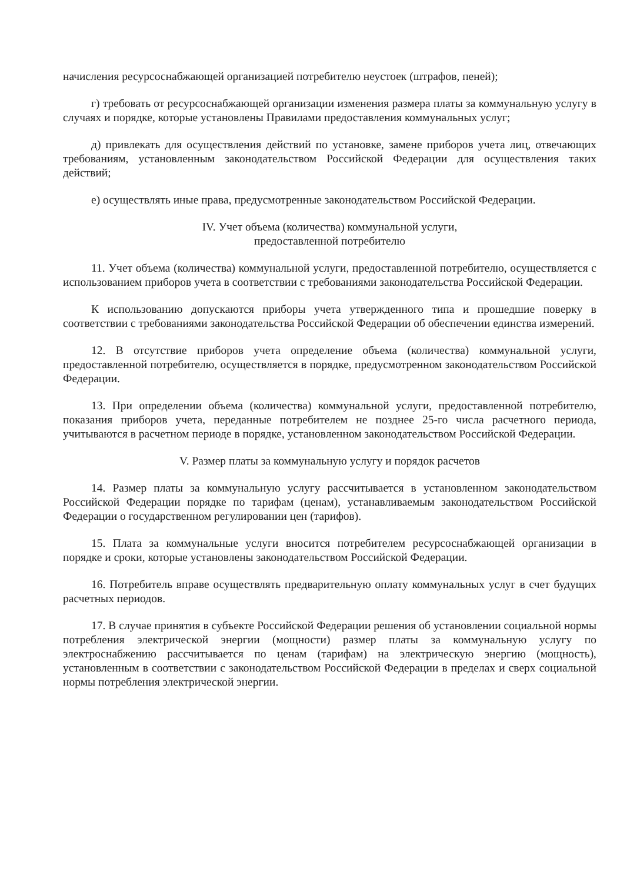начисления ресурсоснабжающей организацией потребителю неустоек (штрафов, пеней);
г) требовать от ресурсоснабжающей организации изменения размера платы за коммунальную услугу в случаях и порядке, которые установлены Правилами предоставления коммунальных услуг;
д) привлекать для осуществления действий по установке, замене приборов учета лиц, отвечающих требованиям, установленным законодательством Российской Федерации для осуществления таких действий;
е) осуществлять иные права, предусмотренные законодательством Российской Федерации.
IV. Учет объема (количества) коммунальной услуги,
предоставленной потребителю
11. Учет объема (количества) коммунальной услуги, предоставленной потребителю, осуществляется с использованием приборов учета в соответствии с требованиями законодательства Российской Федерации.
К использованию допускаются приборы учета утвержденного типа и прошедшие поверку в соответствии с требованиями законодательства Российской Федерации об обеспечении единства измерений.
12. В отсутствие приборов учета определение объема (количества) коммунальной услуги, предоставленной потребителю, осуществляется в порядке, предусмотренном законодательством Российской Федерации.
13. При определении объема (количества) коммунальной услуги, предоставленной потребителю, показания приборов учета, переданные потребителем не позднее 25-го числа расчетного периода, учитываются в расчетном периоде в порядке, установленном законодательством Российской Федерации.
V. Размер платы за коммунальную услугу и порядок расчетов
14. Размер платы за коммунальную услугу рассчитывается в установленном законодательством Российской Федерации порядке по тарифам (ценам), устанавливаемым законодательством Российской Федерации о государственном регулировании цен (тарифов).
15. Плата за коммунальные услуги вносится потребителем ресурсоснабжающей организации в порядке и сроки, которые установлены законодательством Российской Федерации.
16. Потребитель вправе осуществлять предварительную оплату коммунальных услуг в счет будущих расчетных периодов.
17. В случае принятия в субъекте Российской Федерации решения об установлении социальной нормы потребления электрической энергии (мощности) размер платы за коммунальную услугу по электроснабжению рассчитывается по ценам (тарифам) на электрическую энергию (мощность), установленным в соответствии с законодательством Российской Федерации в пределах и сверх социальной нормы потребления электрической энергии.